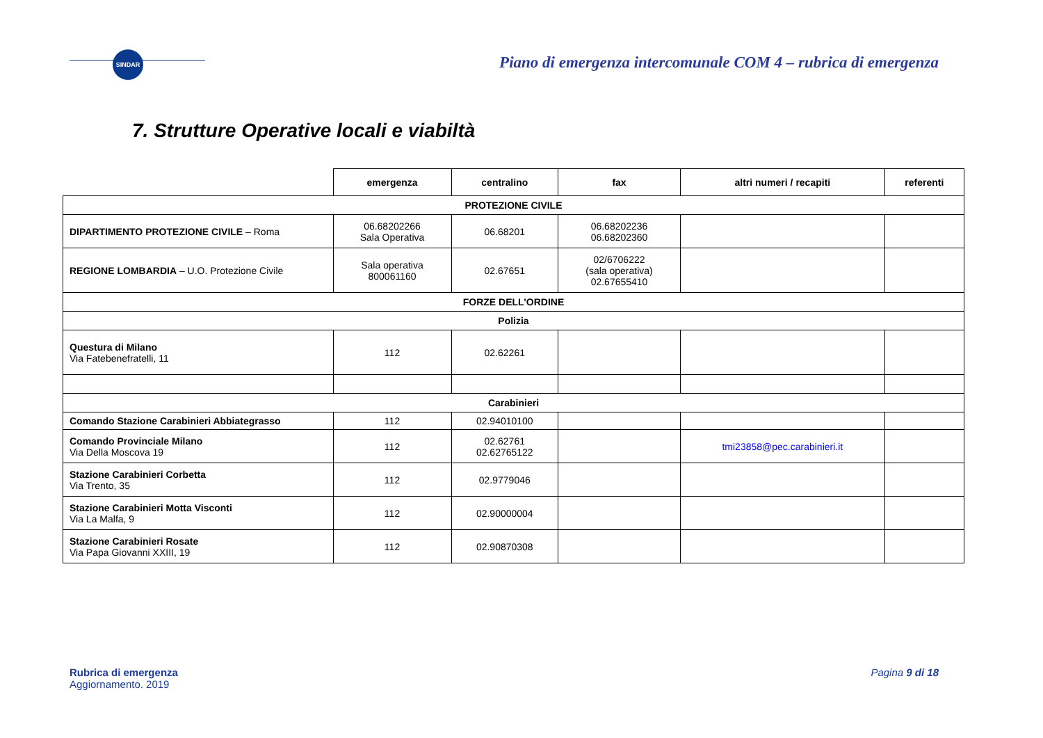SINDAR
Piano di emergenza intercomunale COM 4 – rubrica di emergenza
7. Strutture Operative locali e viabiltà
| | emergenza | centralino | fax | altri numeri / recapiti | referenti |
| --- | --- | --- | --- | --- | --- |
| PROTEZIONE CIVILE | | | | | |
| DIPARTIMENTO PROTEZIONE CIVILE – Roma | 06.68202266 Sala Operativa | 06.68201 | 06.68202236 06.68202360 | | |
| REGIONE LOMBARDIA – U.O. Protezione Civile | Sala operativa 800061160 | 02.67651 | 02/6706222 (sala operativa) 02.67655410 | | |
| FORZE DELL’ORDINE | | | | | |
| Polizia | | | | | |
| Questura di Milano Via Fatebenefratelli, 11 | 112 | 02.62261 | | | |
| Carabinieri | | | | | |
| Comando Stazione Carabinieri Abbiategrasso | 112 | 02.94010100 | | | |
| Comando Provinciale Milano Via Della Moscova 19 | 112 | 02.62761 02.62765122 | | tmi23858@pec.carabinieri.it | |
| Stazione Carabinieri Corbetta Via Trento, 35 | 112 | 02.9779046 | | | |
| Stazione Carabinieri Motta Visconti Via La Malfa, 9 | 112 | 02.90000004 | | | |
| Stazione Carabinieri Rosate Via Papa Giovanni XXIII, 19 | 112 | 02.90870308 | | | |
Rubrica di emergenza
Aggiornamento. 2019
Pagina 9 di 18